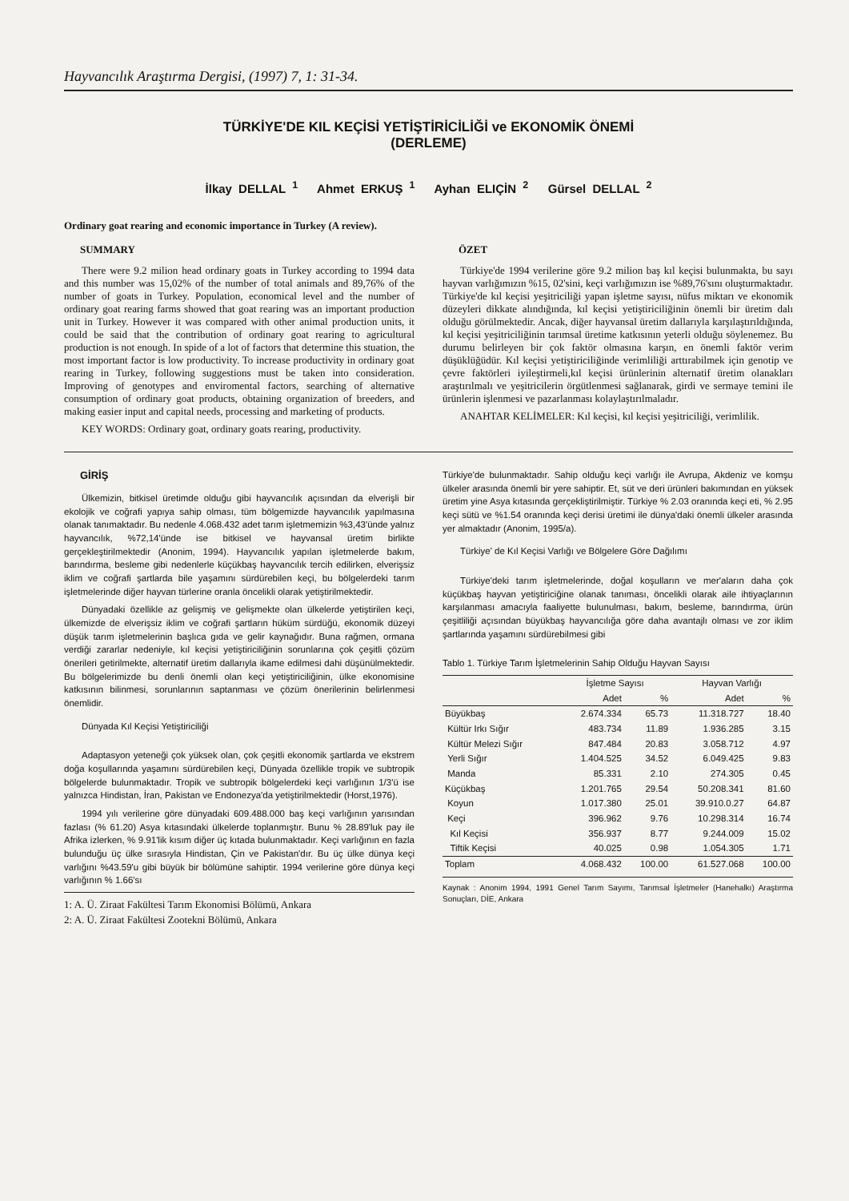Hayvancılık Araştırma Dergisi, (1997) 7, 1: 31-34.
TÜRKİYE'DE KIL KEÇİSİ YETİŞTİRİCİLİĞİ ve EKONOMİK ÖNEMİ
(DERLEME)
İlkay DELLAL <sup>1</sup> Ahmet ERKUŞ <sup>1</sup> Ayhan ELIÇİN <sup>2</sup> Gürsel DELLAL <sup>2</sup>
Ordinary goat rearing and economic importance in Turkey (A review).
SUMMARY
There were 9.2 milion head ordinary goats in Turkey according to 1994 data and this number was 15,02% of the number of total animals and 89,76% of the number of goats in Turkey. Population, economical level and the number of ordinary goat rearing farms showed that goat rearing was an important production unit in Turkey. However it was compared with other animal production units, it could be said that the contribution of ordinary goat rearing to agricultural production is not enough. In spide of a lot of factors that determine this stuation, the most important factor is low productivity. To increase productivity in ordinary goat rearing in Turkey, following suggestions must be taken into consideration. Improving of genotypes and enviromental factors, searching of alternative consumption of ordinary goat products, obtaining organization of breeders, and making easier input and capital needs, processing and marketing of products.
KEY WORDS: Ordinary goat, ordinary goats rearing, productivity.
ÖZET
Türkiye'de 1994 verilerine göre 9.2 milion baş kıl keçisi bulunmakta, bu sayı hayvan varlığımızın %15, 02'sini, keçi varlığımızın ise %89,76'sını oluşturmaktadır. Türkiye'de kıl keçisi yeşitriciliği yapan işletme sayısı, nüfus miktarı ve ekonomik düzeyleri dikkate alındığında, kıl keçisi yetiştiriciliğinin önemli bir üretim dalı olduğu görülmektedir. Ancak, diğer hayvansal üretim dallarıyla karşılaştırıldığında, kıl keçisi yeşitriciliğinin tarımsal üretime katkısının yeterli olduğu söylenemez. Bu durumu belirleyen bir çok faktör olmasına karşın, en önemli faktör verim düşüklüğüdür. Kıl keçisi yetiştiriciliğinde verimliliği arttırabilmek için genotip ve çevre faktörleri iyileştirmeli,kıl keçisi ürünlerinin alternatif üretim olanakları araştırılmalı ve yeşitricilerin örgütlenmesi sağlanarak, girdi ve sermaye temini ile ürünlerin işlenmesi ve pazarlanması kolaylaştırılmaladır.
ANAHTAR KELİMELER: Kıl keçisi, kıl keçisi yeşitriciliği, verimlilik.
GİRİŞ
Ülkemizin, bitkisel üretimde olduğu gibi hayvancılık açısından da elverişli bir ekolojik ve coğrafi yapıya sahip olması, tüm bölgemizde hayvancılık yapılmasına olanak tanımaktadır. Bu nedenle 4.068.432 adet tarım işletmemizin %3,43'ünde yalnız hayvancılık, %72,14'ünde ise bitkisel ve hayvansal üretim birlikte gerçekleştirilmektedir (Anonim, 1994). Hayvancılık yapılan işletmelerde bakım, barındırma, besleme gibi nedenlerle küçükbaş hayvancılık tercih edilirken, elverişsiz iklim ve coğrafi şartlarda bile yaşamını sürdürebilen keçi, bu bölgelerdeki tarım işletmelerinde diğer hayvan türlerine oranla öncelikli olarak yetiştirilmektedir.
Dünyadaki özellikle az gelişmiş ve gelişmekte olan ülkelerde yetiştirilen keçi, ülkemizde de elverişsiz iklim ve coğrafi şartların hüküm sürdüğü, ekonomik düzeyi düşük tarım işletmelerinin başlıca gıda ve gelir kaynağıdır. Buna rağmen, ormana verdiği zararlar nedeniyle, kıl keçisi yetiştiriciliğinin sorunlarına çok çeşitli çözüm önerileri getirilmekte, alternatif üretim dallarıyla ikame edilmesi dahi düşünülmektedir. Bu bölgelerimizde bu denli önemli olan keçi yetiştiriciliğinin, ülke ekonomisine katkısının bilinmesi, sorunlarının saptanması ve çözüm önerilerinin belirlenmesi önemlidir.
Dünyada Kıl Keçisi Yetiştiriciliği
Adaptasyon yeteneği çok yüksek olan, çok çeşitli ekonomik şartlarda ve ekstrem doğa koşullarında yaşamını sürdürebilen keçi, Dünyada özellikle tropik ve subtropik bölgelerde bulunmaktadır. Tropik ve subtropik bölgelerdeki keçi varlığının 1/3'ü ise yalnızca Hindistan, İran, Pakistan ve Endonezya'da yetiştirilmektedir (Horst,1976).
1994 yılı verilerine göre dünyadaki 609.488.000 baş keçi varlığının yarısından fazlası (% 61.20) Asya kıtasındaki ülkelerde toplanmıştır. Bunu % 28.89'luk pay ile Afrika izlerken, % 9.91'lik kısım diğer üç kıtada bulunmaktadır. Keçi varlığının en fazla bulunduğu üç ülke sırasıyla Hindistan, Çin ve Pakistan'dır. Bu üç ülke dünya keçi varlığını %43.59'u gibi büyük bir bölümüne sahiptir. 1994 verilerine göre dünya keçi varlığının % 1.66'sı
1: A. Ü. Ziraat Fakültesi Tarım Ekonomisi Bölümü, Ankara
2: A. Ü. Ziraat Fakültesi Zootekni Bölümü, Ankara
Türkiye'de bulunmaktadır. Sahip olduğu keçi varlığı ile Avrupa, Akdeniz ve komşu ülkeler arasında önemli bir yere sahiptir. Et, süt ve deri ürünleri bakımından en yüksek üretim yine Asya kıtasında gerçekliştirilmiştir. Türkiye % 2.03 oranında keçi eti, % 2.95 keçi sütü ve %1.54 oranında keçi derisi üretimi ile dünya'daki önemli ülkeler arasında yer almaktadır (Anonim, 1995/a).
Türkiye' de Kıl Keçisi Varlığı ve Bölgelere Göre Dağılımı
Türkiye'deki tarım işletmelerinde, doğal koşulların ve mer'aların daha çok küçükbaş hayvan yetiştiriciğine olanak tanıması, öncelikli olarak aile ihtiyaçlarının karşılanması amacıyla faaliyette bulunulması, bakım, besleme, barındırma, ürün çeşitliliği açısından büyükbaş hayvancılığa göre daha avantajlı olması ve zor iklim şartlarında yaşamını sürdürebilmesi gibi
Tablo 1. Türkiye Tarım İşletmelerinin Sahip Olduğu Hayvan Sayısı
| | İşletme Sayısı | | Hayvan Varlığı | |
| --- | --- | --- | --- | --- |
| | Adet | % | Adet | % |
| Büyükbaş | 2.674.334 | 65.73 | 11.318.727 | 18.40 |
| Kültür Irkı Sığır | 483.734 | 11.89 | 1.936.285 | 3.15 |
| Kültür Melezi Sığır | 847.484 | 20.83 | 3.058.712 | 4.97 |
| Yerli Sığır | 1.404.525 | 34.52 | 6.049.425 | 9.83 |
| Manda | 85.331 | 2.10 | 274.305 | 0.45 |
| Küçükbaş | 1.201.765 | 29.54 | 50.208.341 | 81.60 |
| Koyun | 1.017.380 | 25.01 | 39.910.0.27 | 64.87 |
| Keçi | 396.962 | 9.76 | 10.298.314 | 16.74 |
| Kıl Keçisi | 356.937 | 8.77 | 9.244.009 | 15.02 |
| Tiftik Keçisi | 40.025 | 0.98 | 1.054.305 | 1.71 |
| Toplam | 4.068.432 | 100.00 | 61.527.068 | 100.00 |
Kaynak : Anonim 1994, 1991 Genel Tarım Sayımı, Tarımsal İşletmeler (Hanehalkı) Araştırma Sonuçları, DİE, Ankara